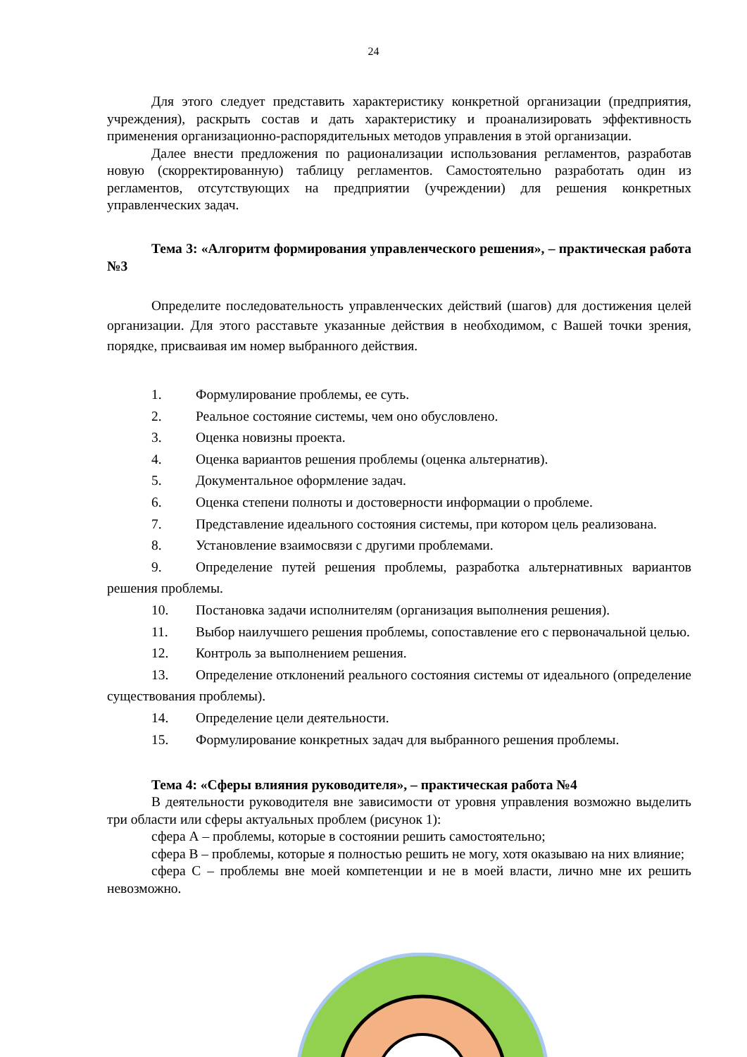24
Для этого следует представить характеристику конкретной организации (предприятия, учреждения), раскрыть состав и дать характеристику и проанализировать эффективность применения организационно-распорядительных методов управления в этой организации.
Далее внести предложения по рационализации использования регламентов, разработав новую (скорректированную) таблицу регламентов. Самостоятельно разработать один из регламентов, отсутствующих на предприятии (учреждении) для решения конкретных управленческих задач.
Тема 3: «Алгоритм формирования управленческого решения», – практическая работа №3
Определите последовательность управленческих действий (шагов) для достижения целей организации. Для этого расставьте указанные действия в необходимом, с Вашей точки зрения, порядке, присваивая им номер выбранного действия.
1. Формулирование проблемы, ее суть.
2. Реальное состояние системы, чем оно обусловлено.
3. Оценка новизны проекта.
4. Оценка вариантов решения проблемы (оценка альтернатив).
5. Документальное оформление задач.
6. Оценка степени полноты и достоверности информации о проблеме.
7. Представление идеального состояния системы, при котором цель реализована.
8. Установление взаимосвязи с другими проблемами.
9. Определение путей решения проблемы, разработка альтернативных вариантов решения проблемы.
10. Постановка задачи исполнителям (организация выполнения решения).
11. Выбор наилучшего решения проблемы, сопоставление его с первоначальной целью.
12. Контроль за выполнением решения.
13. Определение отклонений реального состояния системы от идеального (определение существования проблемы).
14. Определение цели деятельности.
15. Формулирование конкретных задач для выбранного решения проблемы.
Тема 4: «Сферы влияния руководителя», – практическая работа №4
В деятельности руководителя вне зависимости от уровня управления возможно выделить три области или сферы актуальных проблем (рисунок 1):
сфера А – проблемы, которые в состоянии решить самостоятельно;
сфера В – проблемы, которые я полностью решить не могу, хотя оказываю на них влияние;
сфера С – проблемы вне моей компетенции и не в моей власти, лично мне их решить невозможно.